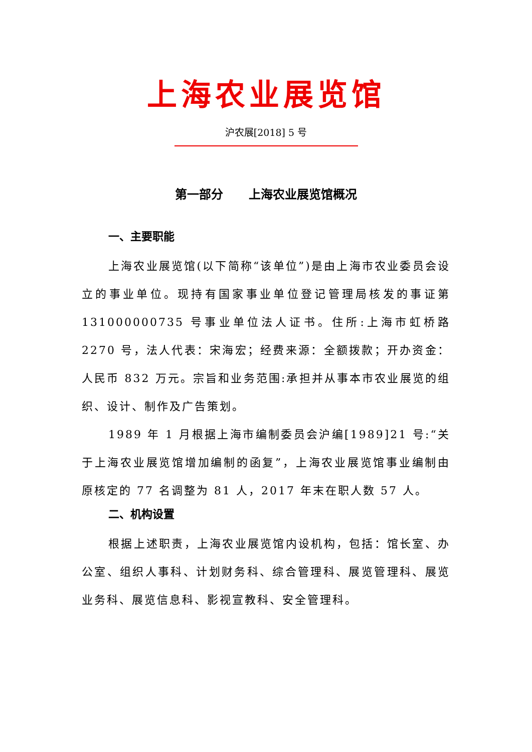上海农业展览馆
沪农展[2018] 5 号
第一部分 上海农业展览馆概况
一、主要职能
上海农业展览馆(以下简称“该单位”)是由上海市农业委员会设立的事业单位。现持有国家事业单位登记管理局核发的事证第 131000000735 号事业单位法人证书。住所:上海市虹桥路 2270 号，法人代表：宋海宏；经费来源：全额拨款；开办资金：人民币 832 万元。宗旨和业务范围:承担并从事本市农业展览的组织、设计、制作及广告策划。
1989 年 1 月根据上海市编制委员会沪编[1989]21 号:“关于上海农业展览馆增加编制的函复”，上海农业展览馆事业编制由原核定的 77 名调整为 81 人，2017 年末在职人数 57 人。
二、机构设置
根据上述职责，上海农业展览馆内设机构，包括：馆长室、办公室、组织人事科、计划财务科、综合管理科、展览管理科、展览业务科、展览信息科、影视宣教科、安全管理科。